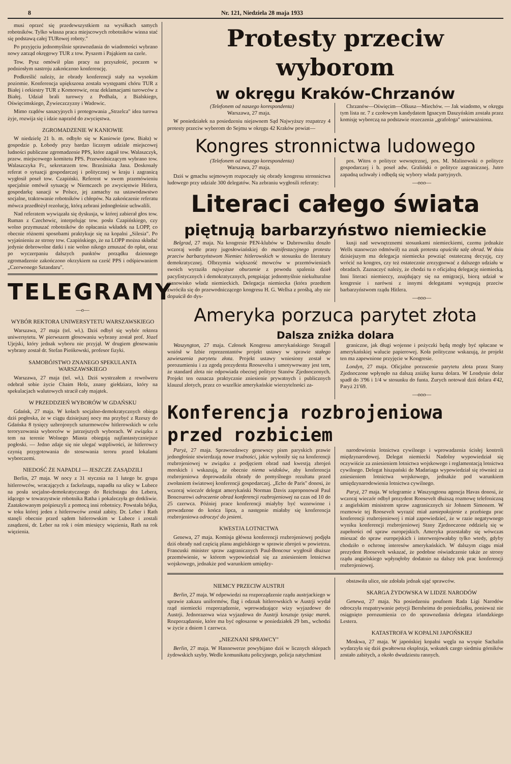8 Nr. 121, Niedziela 28 maja 1933
musi oprzeć się przedewszystkiem na wysiłkach samych robotników. Tylko własna praca miejscowych robotników winna stać się podstawą całej TURowej roboty."
Po przyjęciu jednomyślnie sprawozdania do wiadomości wybrano nowy zarząd okręgowy TUR z tow. Pyszem i Pająkiem na czele.
Tow. Pysz omówił plan pracy na przyszłość, poczem w podniosłym nastroju zakończono konferencję.
Podkreślić należy, że obrady konferencji stały na wysokim poziomie. Konferencja upiększona została występami chóru TUR z Białej i orkiestry TUR z Komorowic, oraz deklamacjami turowców z Białej. Udział brali turowcy z Podhala, z Bialskiego, Oświęcimskiego, Żywieczczyzny i Wadowic.
Mimo rządów sanacyjnych i protegowania „Strzelca" idea turowa żyje, rozwija się i idzie naprzód do zwycięstwa.
ZGROMADZENIE W KANIOWIE
W niedzielę 21 b. m. odbyło się w Kaniowie (pow. Biała) w gospodzie p. Łobody przy bardzo licznym udziale miejscowej ludności publiczne zgromadzenie PPS, które zagaił tow. Walaszczyk, przew. miejscowego komitetu PPS. Przewodniczącym wybrano tow. Walaszczyka Fr., sekretarzem tow. Brzeźniaka Jana. Doskonały referat o sytuacji gospodarczej i politycznej w kraju i zagranicą wygłosił poseł tow. Czapiński. Referent w swem przemówieniu specjalnie omówił sytuację w Niemczech po zwycięstwie Hitlera, gospodarkę sanacji w Polsce, jej zamachy na ustawodawstwo socjalne, traktowanie robotników i chłopów. Na zakończenie referatu mówca przedłożył rezolucję, którą zebrani jednogłośnie uchwalili.
Nad referatem wywiązała się dyskusja, w której zabierał głos tow. Ruman z Czechowic, interpelując tow. posła Czapińskiego, czy wolno przymuszać robotników do opłacania wkładek na LOPP, co obecnie różnemi sposobami praktykuje się na kopalni „Silesia". Po wyjaśnieniu ze strony tow. Czapińskiego, że na LOPP można składać jedynie dobrowolne datki i nie wolno nikogo zmuszać do opłat, oraz po wyczerpaniu dalszych punktów porządku dziennego zgromadzenie zakończono okrzykiem na cześć PPS i odśpiewaniem „Czerwonego Sztandaru".
TELEGRAMY
—o—
WYBÓR REKTORA UNIWERSYTETU WARSZAWSKIEGO
Warszawa, 27 maja (tel. wł.). Dziś odbył się wybór rektora uniwersytetu. W pierwszem głosowaniu wybrany został prof. Józef Ujejski, który jednak wyboru nie przyjął. W drugiem głosowaniu wybrany został dr. Stefan Pieńkowski, profesor fizyki.
SAMOBÓJSTWO ZNANEGO SPEKULANTA WARSZAWSKIEGO
Warszawa, 27 maja (tel. wł.). Dziś wystrzałem z rewolweru odebrał sobie życie Chaim Holz, znany giełdziarz, który na spekulacjach walutowych stracił cały majątek.
W PRZEDDZIEŃ WYBORÓW W GDAŃSKU
Gdańsk, 27 maja. W kołach socjalno-demokratycznych obiega dziś pogłoska, że w ciągu dzisiejszej nocy ma przybyć z Rzeszy do Gdańska 8 tysięcy uzbrojonych szturmowców hitlerowskich w celu teroryzowania wyborców w jutrzejszych wyborach. W związku z tem na terenie Wolnego Miasta obiegają najfantastyczniejsze pogłoski. — Jedno zdaje się nie ulegać wątpliwości, że hitlerowcy czynią przygotowania do stosowania teroru przed lokalami wyborczemi.
NIEDOŚĆ ŻE NAPADLI — JESZCZE ZASĄDZILI
Berlin, 27 maja. W nocy z 31 stycznia na 1 lutego br. grupa hitlerowców, wracających z fackelzugu, napadła na ulicy w Lubece na posła socjalno-demokratycznego do Reichstagu dra Lebera, idącego w towarzystwie robotnika Ratha i pokaleczyła go dotkliwie. Zaatakowanym pośpieszyli z pomocą inni robotnicy. Powstała bójka, w toku której jeden z hitlerowców został zabity. Dr. Leber i Rath stanęli obecnie przed sądem hitlerowskim w Lubece i zostali zasądzeni, dr. Leber na rok i ośm miesięcy więzienia, Rath na rok więzienia.
Protesty przeciw wyborom
w okręgu Kraków-Chrzanów
(Telefonem od naszego korespondenta)
Warszawa, 27 maja.
W poniedziałek na posiedzeniu niejawnem Sąd Najwyższy rozpatrzy 4 protesty przeciw wyborom do Sejmu w okręgu 42 Kraków powiat—
Chrzanów—Oświęcim—Olkusz—Miechów. — Jak wiadomo, w okręgu tym lista nr. 7 z czołowym kandydatem Ignacym Daszyńskim została przez komisję wyborczą na podstawie orzeczenia „grafologa" unieważniona.
Kongres stronnictwa ludowego
(Telefonem od naszego korespondenta)
Warszawa, 27 maja.
Dziś w gmachu sejmowym rozpoczęły się obrady kongresu stronnictwa ludowego przy udziale 300 delegatów. Na zebraniu wygłosili referaty:
pos. Witos o polityce wewnętrznej, pos. M. Malinowski o polityce gospodarczej i b. poseł adw. Graliński o polityce zagranicznej. Jutro zapadną uchwały i odbędą się wybory władz partyjnych.
—ooo—
Literaci całego świata
piętnują barbarzyństwo niemieckie
Belgrad, 27 maja. Na kongresie PEN-klubów w Dubrowniku doszło wczoraj wedle prasy jugosłowiańskiej do manifestacyjnego protestu przeciw barbarzyństwom Niemiec hitlerowskich w stosunku do literatury demokratycznej. Olbrzymia większość mowców w przemówieniach swoich wyraziła najwyższe oburzenie z powodu spalenia dzieł pacyfistycznych i demokratycznych, potępiając jednomyślnie niekulturalne stanowisko władz niemieckich. Delegacja niemiecka (która przedtem zwróciła się do przewodniczącego kongresu H. G. Wellsa z prośbą, aby nie dopuścił do dys-
kusji nad wewnętrznemi stosunkami niemieckiemi, czemu jednakże Wells stanowczo odmówił) na znak protestu opuściła salę obrad. W dniu dzisiejszym ma delegacja niemiecka powziąć ostateczną decyzję, czy wrócić na kongres, czy też ostatecznie zrezygnować z dalszego udziału w obradach. Zaznaczyć należy, że chodzi tu o oficjalną delegację niemiecką. Inni literaci niemieccy, znajdujący się na emigracji, biorą udział w kongresie i narówni z innymi delegatami występują przeciw barbarzyństwom rządu Hitlera.
—ooo—
Ameryka porzuca parytet złota
Dalsza zniżka dolara
Waszyngton, 27 maja. Członek Kongresu amerykańskiego Steagall wniósł w Izbie reprezentantów projekt ustawy w sprawie stałego zawieszenia parytetu złota. Projekt ustawy wniesiony został w porozumieniu i za zgodą prezydenta Roosevelta i umotywowany jest tem, że standard złota nie odpowiada obecnej polityce Stanów Zjednoczonych. Projekt ten oznacza praktycznie zniesienie prywatnych i publicznych klauzul złotych, przez co wszelkie amerykańskie wierzytelności za-
graniczne, jak długi wojenne i pożyczki będą mogły być spłacane w amerykańskiej walucie papierowej. Koła polityczne wskazują, że projekt ten ma zapewnione przyjęcie w Kongresie.
Londyn, 27 maja. Oficjalne porzucenie parytetu złota przez Stany Zjednoczone wpłynęło na dalszą zniżkę kursu dolara. W Londynie dolar spadł do 3'96 i 1/4 w stosunku do funta. Zurych notował dziś dolara 4'42, Paryż 21'69.
—ooo—
Konferencja rozbrojeniowa przed rozbiciem
Paryż, 27 maja. Sprawozdawcy genewscy pism paryskich prawie jednogłośnie stwierdzają nowe trudności, jakie wyłoniły się na konferencji rozbrojeniowej w związku z podjęciem obrad nad kwestją zbrojeń morskich i wskazują, że obecnie niema widoków, aby konferencja rozbrojeniowa doprowadziła obrady do pomyślnego rezultatu przed zwołaniem światowej konferencji gospodarczej. „Echo de Paris" donosi, że wczoraj wieczór delegat amerykański Norman Davis zaproponował Paul Boncourowi odroczenie obrad konferencji rozbrojeniowej na czas od 10 do 25 czerwca. Później prace konferencji miałyby być wznowione i prowadzone do końca lipca, a następnie miałaby się konferencja rozbrojeniowa odroczyć do jesieni.
KWESTJA LOTNICTWA
Genewa, 27 maja. Komisja główna konferencji rozbrojeniowej podjęła dziś obrady nad częścią planu angielskiego w sprawie zbrojeń w powietrzu. Francuski minister spraw zagranicznych Paul-Boncour wygłosił dłuższe przemówienie, w którem wypowiedział się za zniesieniem lotnictwa wojskowego, jednakże pod warunkiem umiędzy-
narodowienia lotnictwa cywilnego i wprowadzenia ścisłej kontroli międzynarodowej. Delegat niemiecki Nadolny wypowiedział się oczywiście za zniesieniem lotnictwa wojskowego i reglamentacją lotnictwa cywilnego. Delegat hiszpański de Madariaga wypowiedział się również za zniesieniem lotnictwa wojskowego, jednakże pod warunkiem umiędzynarodowienia lotnictwa cywilnego.
Paryż, 27 maja. W telegramie z Waszyngtonu agencja Havas donosi, że wczoraj wieczór odbył prezydent Roosevelt dłuższą rozmowę telefoniczną z angielskim ministrem spraw zagranicznych sir Johnem Simonem. W rozmowie tej Roosevelt wyrazić miał zaniepokojenie z przebiegu prac konferencji rozbrojeniowej i miał zapowiedzieć, że w razie negatywnego wyniku konferencji rozbrojeniowej Stany Zjednoczone oddzielą się w zupełności od spraw europejskich. Ameryka przestałaby się wówczas mieszać do spraw europejskich i interwenjowałaby tylko wtedy, gdyby chodziło o ochronę interesów amerykańskich. W dalszym ciągu miał prezydent Roosevelt wskazać, że podobne oświadczenie także ze strony rządu angielskiego wpłynęłoby dodatnio na dalszy tok prac konferencji rozbrojeniowej.
NIEMCY PRZECIW AUSTRJI
Berlin, 27 maja. W odpowiedzi na rozporządzenie rządu austrjackiego w sprawie zakazu uniformów, flag i odznak hitlerowskich w Austrji wydał rząd niemiecki rozporządzenie, wprowadzające wizy wyjazdowe do Austrji. Jednorazowa wiza wyjazdowa do Austrji kosztuje tysiąc marek. Rozporządzenie, które ma być ogłoszone w poniedziałek 29 bm., wchodzi w życie z dniem 1 czerwca.
„NIEZNANI SPRAWCY"
Berlin, 27 maja. W Hannowerze powybijano dziś w licznych sklepach żydowskich szyby. Wedle komunikatu policyjnego, policja natychmiast
obstawiła ulice, nie zdołała jednak ująć sprawców.
SKARGA ŻYDOWSKA W LIDZE NARODÓW
Genewa, 27 maja. Na posiedzeniu poufnem Rada Ligi Narodów odroczyła rozpatrywanie petycji Bernheima do poniedziałku, ponieważ nie osiągnięto porozumienia co do sprawozdania delegata irlandzkiego Lestera.
KATASTROFA W KOPALNI JAPOŃSKIEJ
Moskwa, 27 maja. W japońskiej kopalni węgla na wyspie Sachalin wydarzyła się dziś gwałtowna eksplozja, wskutek czego siedmiu górników zostało zabitych, a około dwudziestu rannych.